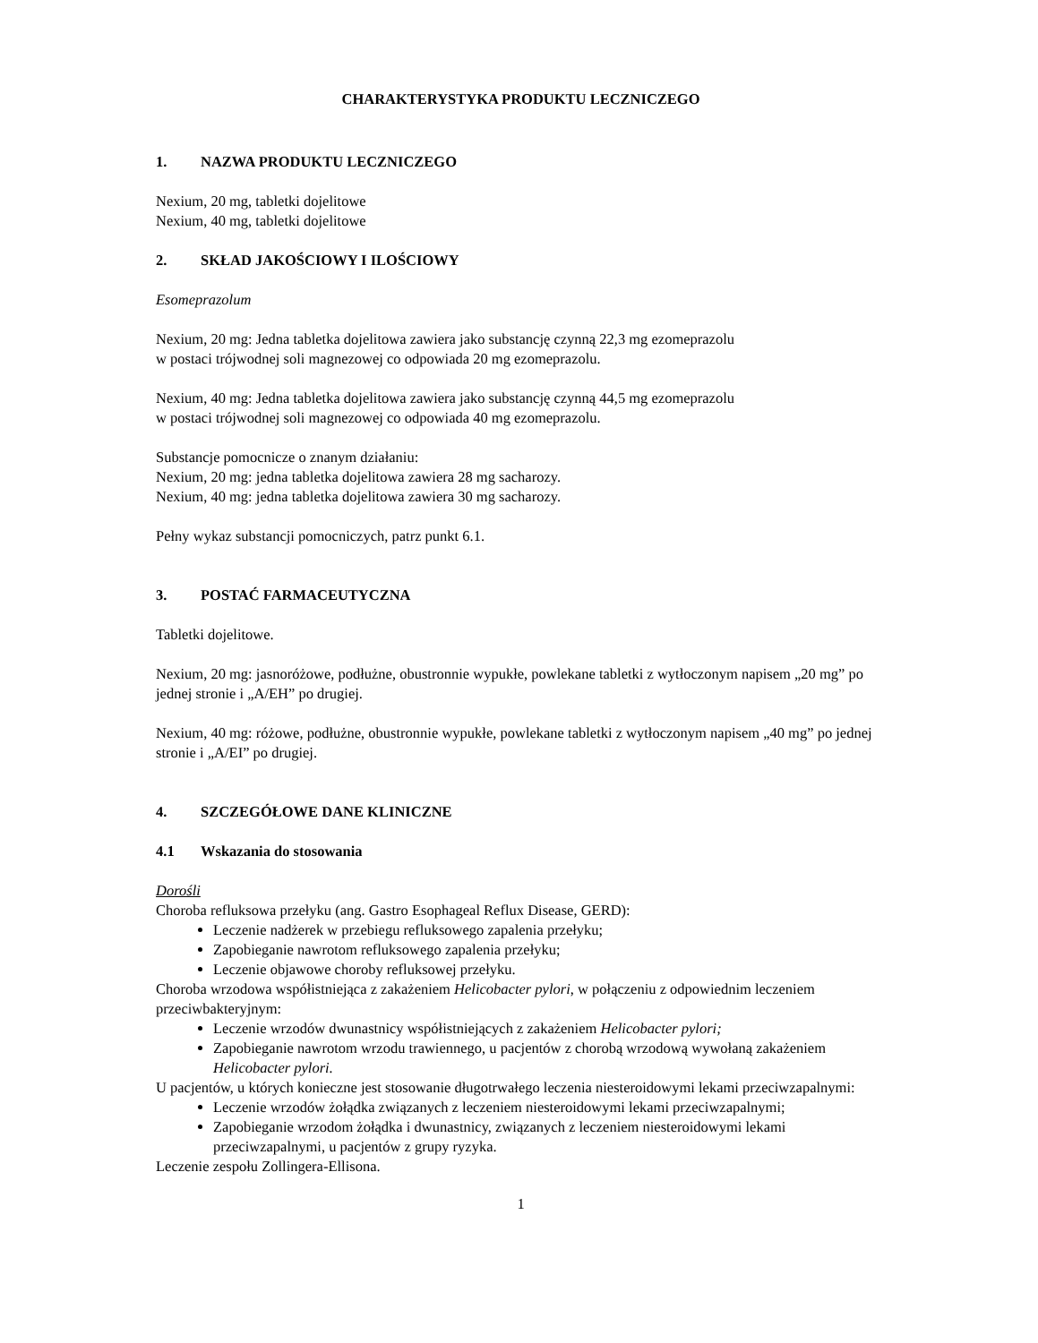CHARAKTERYSTYKA PRODUKTU LECZNICZEGO
1. NAZWA PRODUKTU LECZNICZEGO
Nexium, 20 mg, tabletki dojelitowe
Nexium, 40 mg, tabletki dojelitowe
2. SKŁAD JAKOŚCIOWY I ILOŚCIOWY
Esomeprazolum
Nexium, 20 mg: Jedna tabletka dojelitowa zawiera jako substancję czynną 22,3 mg ezomeprazolu
w postaci trójwodnej soli magnezowej co odpowiada 20 mg ezomeprazolu.
Nexium, 40 mg: Jedna tabletka dojelitowa zawiera jako substancję czynną 44,5 mg ezomeprazolu
w postaci trójwodnej soli magnezowej co odpowiada 40 mg ezomeprazolu.
Substancje pomocnicze o znanym działaniu:
Nexium, 20 mg: jedna tabletka dojelitowa zawiera 28 mg sacharozy.
Nexium, 40 mg: jedna tabletka dojelitowa zawiera 30 mg sacharozy.
Pełny wykaz substancji pomocniczych, patrz punkt 6.1.
3. POSTAĆ FARMACEUTYCZNA
Tabletki dojelitowe.
Nexium, 20 mg: jasnoróżowe, podłużne, obustronnie wypukłe, powlekane tabletki z wytłoczonym napisem „20 mg” po jednej stronie i „A/EH” po drugiej.
Nexium, 40 mg: różowe, podłużne, obustronnie wypukłe, powlekane tabletki z wytłoczonym napisem „40 mg” po jednej stronie i „A/EI” po drugiej.
4. SZCZEGÓŁOWE DANE KLINICZNE
4.1 Wskazania do stosowania
Dorośli
Choroba refluksowa przełyku (ang. Gastro Esophageal Reflux Disease, GERD):
Leczenie nadżerek w przebiegu refluksowego zapalenia przełyku;
Zapobieganie nawrotom refluksowego zapalenia przełyku;
Leczenie objawowe choroby refluksowej przełyku.
Choroba wrzodowa współistniejąca z zakażeniem Helicobacter pylori, w połączeniu z odpowiednim leczeniem przeciwbakteryjnym:
Leczenie wrzodów dwunastnicy współistniejących z zakażeniem Helicobacter pylori;
Zapobieganie nawrotom wrzodu trawiennego, u pacjentów z chorobą wrzodową wywołaną zakażeniem Helicobacter pylori.
U pacjentów, u których konieczne jest stosowanie długotrwałego leczenia niesteroidowymi lekami przeciwzapalnymi:
Leczenie wrzodów żołądka związanych z leczeniem niesteroidowymi lekami przeciwzapalnymi;
Zapobieganie wrzodom żołądka i dwunastnicy, związanych z leczeniem niesteroidowymi lekami przeciwzapalnymi, u pacjentów z grupy ryzyka.
Leczenie zespołu Zollingera-Ellisona.
1